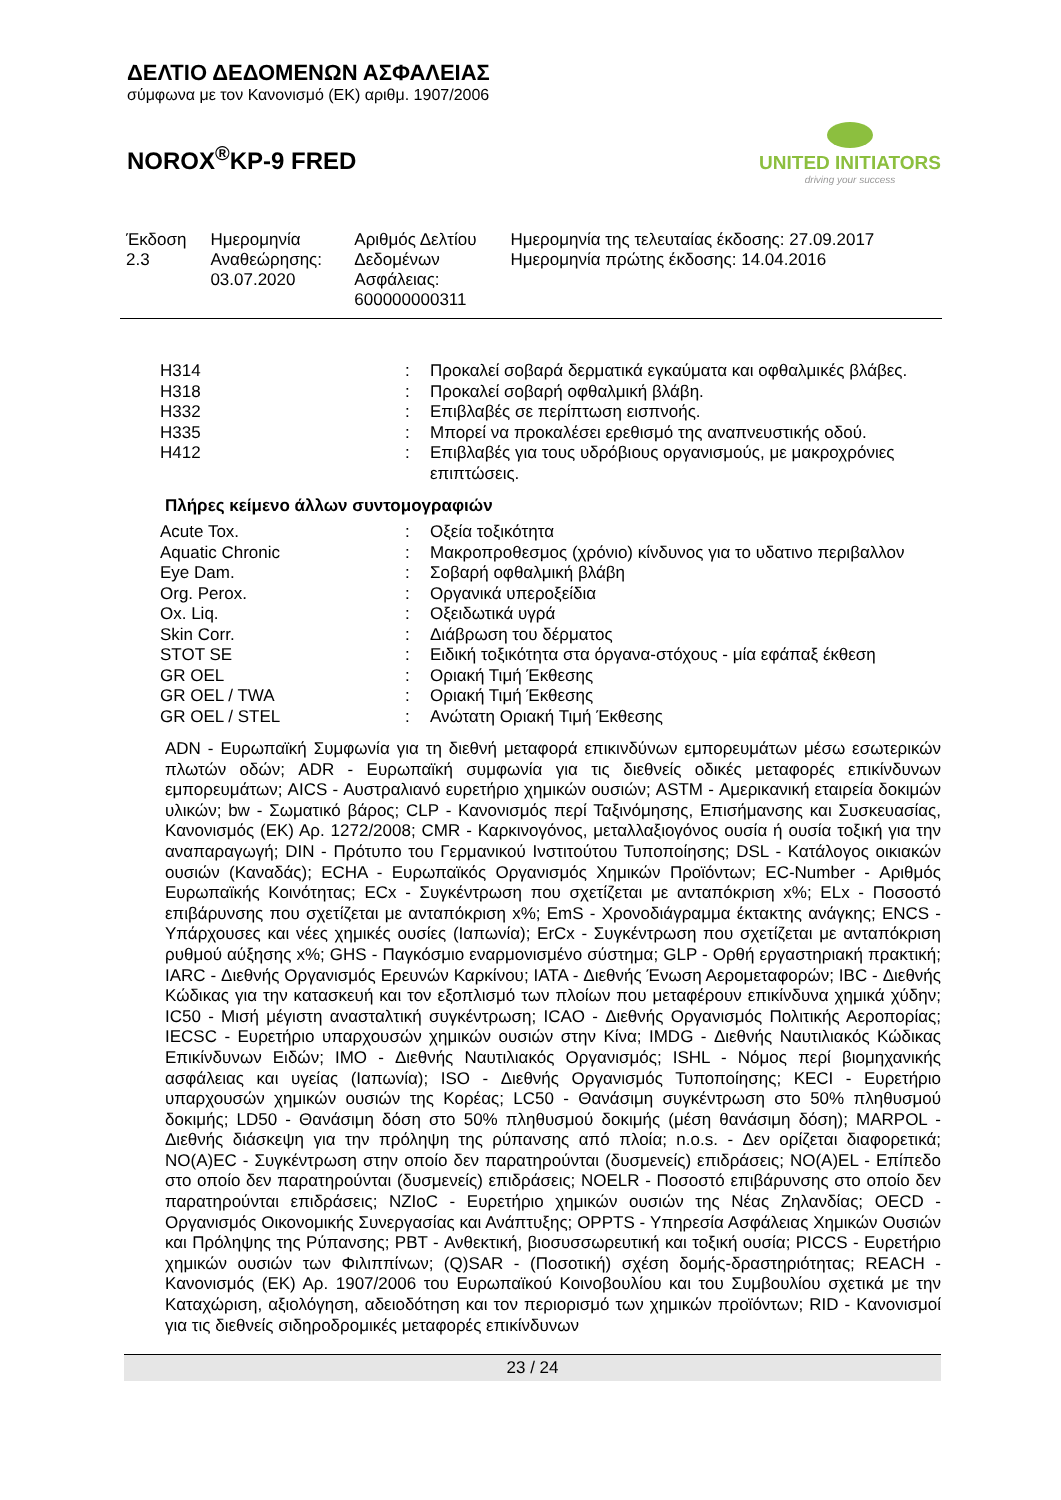ΔΕΛΤΙΟ ΔΕΔΟΜΕΝΩΝ ΑΣΦΑΛΕΙΑΣ
σύμφωνα με τον Κανονισμό (ΕΚ) αριθμ. 1907/2006
NOROX<sup>®</sup>KP-9 FRED
UNITED INITIATORS
driving your success
| Έκδοση 2.3 | Ημερομηνία Αναθεώρησης: 03.07.2020 | Αριθμός Δελτίου Δεδομένων Ασφάλειας: 600000000311 | Ημερομηνία της τελευταίας έκδοσης: 27.09.2017 Ημερομηνία πρώτης έκδοσης: 14.04.2016 |
| H314 | : | Προκαλεί σοβαρά δερματικά εγκαύματα και οφθαλμικές βλάβες. |
| H318 | : | Προκαλεί σοβαρή οφθαλμική βλάβη. |
| H332 | : | Επιβλαβές σε περίπτωση εισπνοής. |
| H335 | : | Μπορεί να προκαλέσει ερεθισμό της αναπνευστικής οδού. |
| H412 | : | Επιβλαβές για τους υδρόβιους οργανισμούς, με μακροχρόνιες επιπτώσεις. |
Πλήρες κείμενο άλλων συντομογραφιών
| Acute Tox. | : | Οξεία τοξικότητα |
| Aquatic Chronic | : | Μακροπροθεσμος (χρόνιο) κίνδυνος για το υδατινο περιβαλλον |
| Eye Dam. | : | Σοβαρή οφθαλμική βλάβη |
| Org. Perox. | : | Οργανικά υπεροξείδια |
| Ox. Liq. | : | Οξειδωτικά υγρά |
| Skin Corr. | : | Διάβρωση του δέρματος |
| STOT SE | : | Ειδική τοξικότητα στα όργανα-στόχους - μία εφάπαξ έκθεση |
| GR OEL | : | Οριακή Τιμή Έκθεσης |
| GR OEL / TWA | : | Οριακή Τιμή Έκθεσης |
| GR OEL / STEL | : | Ανώτατη Οριακή Τιμή Έκθεσης |
ADN - Ευρωπαϊκή Συμφωνία για τη διεθνή μεταφορά επικινδύνων εμπορευμάτων μέσω εσωτερικών πλωτών οδών; ADR - Ευρωπαϊκή συμφωνία για τις διεθνείς οδικές μεταφορές επικίνδυνων εμπορευμάτων; AICS - Αυστραλιανό ευρετήριο χημικών ουσιών; ASTM - Αμερικανική εταιρεία δοκιμών υλικών; bw - Σωματικό βάρος; CLP - Κανονισμός περί Ταξινόμησης, Επισήμανσης και Συσκευασίας, Κανονισμός (ΕΚ) Αρ. 1272/2008; CMR - Καρκινογόνος, μεταλλαξιογόνος ουσία ή ουσία τοξική για την αναπαραγωγή; DIN - Πρότυπο του Γερμανικού Ινστιτούτου Τυποποίησης; DSL - Κατάλογος οικιακών ουσιών (Καναδάς); ECHA - Ευρωπαϊκός Οργανισμός Χημικών Προϊόντων; EC-Number - Αριθμός Ευρωπαϊκής Κοινότητας; ECx - Συγκέντρωση που σχετίζεται με ανταπόκριση x%; ELx - Ποσοστό επιβάρυνσης που σχετίζεται με ανταπόκριση x%; EmS - Χρονοδιάγραμμα έκτακτης ανάγκης; ENCS - Υπάρχουσες και νέες χημικές ουσίες (Ιαπωνία); ErCx - Συγκέντρωση που σχετίζεται με ανταπόκριση ρυθμού αύξησης x%; GHS - Παγκόσμιο εναρμονισμένο σύστημα; GLP - Ορθή εργαστηριακή πρακτική; IARC - Διεθνής Οργανισμός Ερευνών Καρκίνου; IATA - Διεθνής Ένωση Αερομεταφορών; IBC - Διεθνής Κώδικας για την κατασκευή και τον εξοπλισμό των πλοίων που μεταφέρουν επικίνδυνα χημικά χύδην; IC50 - Μισή μέγιστη ανασταλτική συγκέντρωση; ICAO - Διεθνής Οργανισμός Πολιτικής Αεροπορίας; IECSC - Ευρετήριο υπαρχουσών χημικών ουσιών στην Κίνα; IMDG - Διεθνής Ναυτιλιακός Κώδικας Επικίνδυνων Ειδών; IMO - Διεθνής Ναυτιλιακός Οργανισμός; ISHL - Νόμος περί βιομηχανικής ασφάλειας και υγείας (Ιαπωνία); ISO - Διεθνής Οργανισμός Τυποποίησης; KECI - Ευρετήριο υπαρχουσών χημικών ουσιών της Κορέας; LC50 - Θανάσιμη συγκέντρωση στο 50% πληθυσμού δοκιμής; LD50 - Θανάσιμη δόση στο 50% πληθυσμού δοκιμής (μέση θανάσιμη δόση); MARPOL - Διεθνής διάσκεψη για την πρόληψη της ρύπανσης από πλοία; n.o.s. - Δεν ορίζεται διαφορετικά; NO(A)EC - Συγκέντρωση στην οποίο δεν παρατηρούνται (δυσμενείς) επιδράσεις; NO(A)EL - Επίπεδο στο οποίο δεν παρατηρούνται (δυσμενείς) επιδράσεις; NOELR - Ποσοστό επιβάρυνσης στο οποίο δεν παρατηρούνται επιδράσεις; NZIoC - Ευρετήριο χημικών ουσιών της Νέας Ζηλανδίας; OECD - Οργανισμός Οικονομικής Συνεργασίας και Ανάπτυξης; OPPTS - Υπηρεσία Ασφάλειας Χημικών Ουσιών και Πρόληψης της Ρύπανσης; PBT - Ανθεκτική, βιοσυσσωρευτική και τοξική ουσία; PICCS - Ευρετήριο χημικών ουσιών των Φιλιππίνων; (Q)SAR - (Ποσοτική) σχέση δομής-δραστηριότητας; REACH - Κανονισμός (ΕΚ) Αρ. 1907/2006 του Ευρωπαϊκού Κοινοβουλίου και του Συμβουλίου σχετικά με την Καταχώριση, αξιολόγηση, αδειοδότηση και τον περιορισμό των χημικών προϊόντων; RID - Κανονισμοί για τις διεθνείς σιδηροδρομικές μεταφορές επικίνδυνων
23 / 24